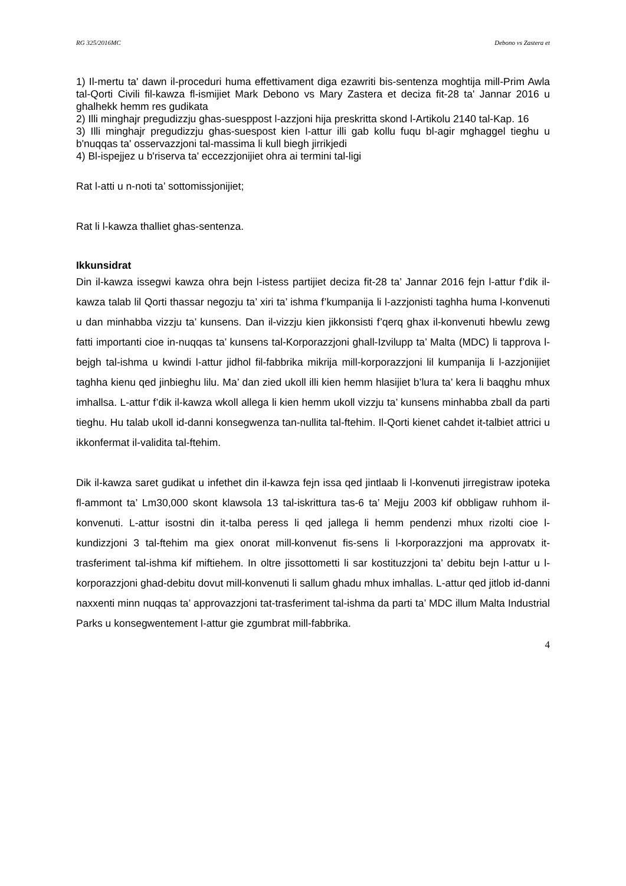RG 325/2016MC Debono vs Zastera et
1) Il-mertu ta' dawn il-proceduri huma effettivament diga ezawriti bis-sentenza moghtija mill-Prim Awla tal-Qorti Civili fil-kawza fl-ismijiet Mark Debono vs Mary Zastera et deciza fit-28 ta' Jannar 2016 u ghalhekk hemm res gudikata
2) Illi minghajr pregudizzju ghas-suesppost l-azzjoni hija preskritta skond l-Artikolu 2140 tal-Kap. 16
3) Illi minghajr pregudizzju ghas-suespost kien l-attur illi gab kollu fuqu bl-agir mghaggel tieghu u b'nuqqas ta' osservazzjoni tal-massima li kull biegh jirrikjedi
4) Bl-ispejjez u b'riserva ta' eccezzjonijiet ohra ai termini tal-ligi
Rat l-atti u n-noti ta’ sottomissjonijiet;
Rat li l-kawza thalliet ghas-sentenza.
Ikkunsidrat
Din il-kawza issegwi kawza ohra bejn l-istess partijiet deciza fit-28 ta’ Jannar 2016 fejn l-attur f’dik il-kawza talab lil Qorti thassar negozju ta’ xiri ta’ ishma f’kumpanija li l-azzjonisti taghha huma l-konvenuti u dan minhabba vizzju ta’ kunsens. Dan il-vizzju kien jikkonsisti f’qerq ghax il-konvenuti hbewlu zewg fatti importanti cioe in-nuqqas ta’ kunsens tal-Korporazzjoni ghall-Izvilupp ta’ Malta (MDC) li tapprova l-bejgh tal-ishma u kwindi l-attur jidhol fil-fabbrika mikrija mill-korporazzjoni lil kumpanija li l-azzjonijiet taghha kienu qed jinbieghu lilu. Ma’ dan zied ukoll illi kien hemm hlasijiet b’lura ta’ kera li baqghu mhux imhallsa. L-attur f’dik il-kawza wkoll allega li kien hemm ukoll vizzju ta’ kunsens minhabba zball da parti tieghu. Hu talab ukoll id-danni konsegwenza tan-nullita tal-ftehim. Il-Qorti kienet cahdet it-talbiet attrici u ikkonfermat il-validita tal-ftehim.
Dik il-kawza saret gudikat u infethet din il-kawza fejn issa qed jintlaab li l-konvenuti jirregistraw ipoteka fl-ammont ta’ Lm30,000 skont klawsola 13 tal-iskrittura tas-6 ta’ Mejju 2003 kif obbligaw ruhhom il-konvenuti. L-attur isostni din it-talba peress li qed jallega li hemm pendenzi mhux rizolti cioe l-kundizzjoni 3 tal-ftehim ma giex onorat mill-konvenut fis-sens li l-korporazzjoni ma approvatx it-trasferiment tal-ishma kif miftiehem. In oltre jissottometti li sar kostituzzjoni ta’ debitu bejn l-attur u l-korporazzjoni ghad-debitu dovut mill-konvenuti li sallum ghadu mhux imhallas. L-attur qed jitlob id-danni naxxenti minn nuqqas ta’ approvazzjoni tat-trasferiment tal-ishma da parti ta’ MDC illum Malta Industrial Parks u konsegwentement l-attur gie zgumbrat mill-fabbrika.
4